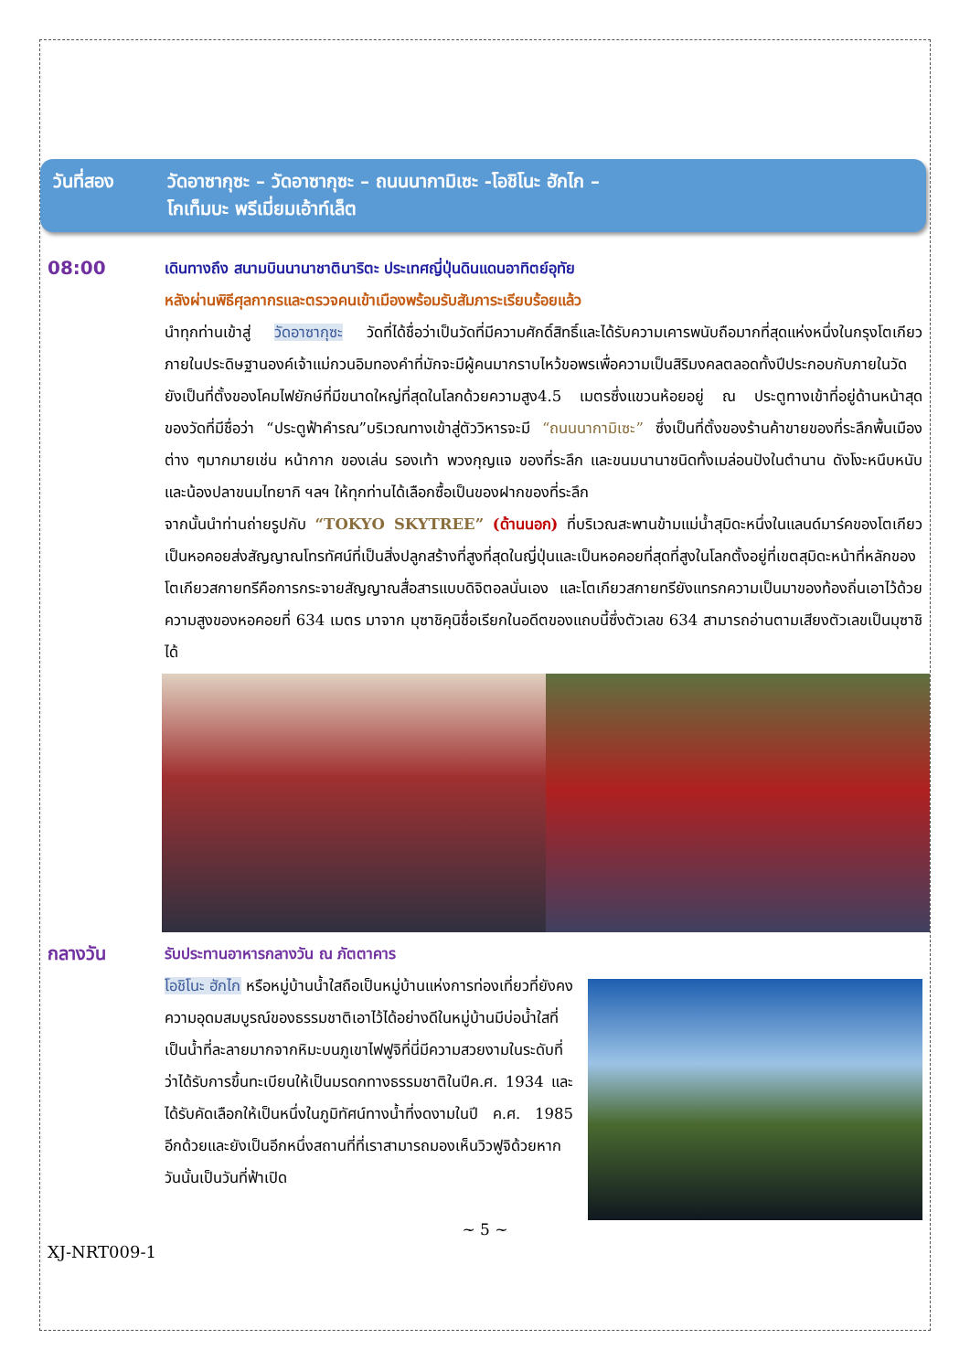วันที่สอง วัดอาซากุซะ – วัดอาซากุซะ – ถนนนากามิเซะ -โอชิโนะ ฮักไก –
โกเท็มบะ พรีเมี่ยมเอ้าท์เล็ต
08:00
เดินทางถึง สนามบินนานาชาตินาริตะ ประเทศญี่ปุ่นดินแดนอาทิตย์อุทัย
หลังผ่านพิธีศุลกากรและตรวจคนเข้าเมืองพร้อมรับสัมภาระเรียบร้อยแล้ว
นำทุกท่านเข้าสู่ วัดอาซากุซะ วัดที่ได้ชื่อว่าเป็นวัดที่มีความศักดิ์สิทธิ์และได้รับความเคารพนับถือมากที่สุดแห่งหนึ่งในกรุงโตเกียวภายในประดิษฐานองค์เจ้าแม่กวนอิมทองคำที่มักจะมีผู้คนมากราบไหว้ขอพรเพื่อความเป็นสิริมงคลตลอดทั้งปีประกอบกับภายในวัดยังเป็นที่ตั้งของโคมไฟยักษ์ที่มีขนาดใหญ่ที่สุดในโลกด้วยความสูง4.5 เมตรซึ่งแขวนห้อยอยู่ ณ ประตูทางเข้าที่อยู่ด้านหน้าสุดของวัดที่มีชื่อว่า “ประตูฟ้าคำรณ”บริเวณทางเข้าสู่ตัววิหารจะมี “ถนนนากามิเซะ” ซึ่งเป็นที่ตั้งของร้านค้าขายของที่ระลึกพื้นเมืองต่าง ๆมากมายเช่น หน้ากาก ของเล่น รองเท้า พวงกุญแจ ของที่ระลึก และขนมนานาชนิดทั้งเมล่อนปังในตำนาน ดังโงะหนึบหนับ และน้องปลาขนมไทยากิ ฯลฯ ให้ทุกท่านได้เลือกซื้อเป็นของฝากของที่ระลึก
จากนั้นนำท่านถ่ายรูปกับ “TOKYO SKYTREE” (ด้านนอก) ที่บริเวณสะพานข้ามแม่น้ำสุมิดะหนึ่งในแลนด์มาร์คของโตเกียวเป็นหอคอยส่งสัญญาณโทรทัศน์ที่เป็นสิ่งปลูกสร้างที่สูงที่สุดในญี่ปุ่นและเป็นหอคอยที่สุดที่สูงในโลกตั้งอยู่ที่เขตสุมิดะหน้าที่หลักของโตเกียวสกายทรีคือการกระจายสัญญาณสื่อสารแบบดิจิตอลนั่นเอง และโตเกียวสกายทรียังแทรกความเป็นมาของท้องถิ่นเอาไว้ด้วยความสูงของหอคอยที่ 634 เมตร มาจาก มุซาชิคุนิชื่อเรียกในอดีตของแถบนี้ซึ่งตัวเลข 634 สามารถอ่านตามเสียงตัวเลขเป็นมุซาชิได้
กลางวัน
รับประทานอาหารกลางวัน ณ ภัตตาคาร
โอชิโนะ ฮักไก หรือหมู่บ้านน้ำใสถือเป็นหมู่บ้านแห่งการท่องเที่ยวที่ยังคงความอุดมสมบูรณ์ของธรรมชาติเอาไว้ได้อย่างดีในหมู่บ้านมีบ่อน้ำใสที่เป็นน้ำที่ละลายมากจากหิมะบนภูเขาไฟฟูจิที่นี่มีความสวยงามในระดับที่ว่าได้รับการขึ้นทะเบียนให้เป็นมรดกทางธรรมชาติในปีค.ศ. 1934 และได้รับคัดเลือกให้เป็นหนึ่งในภูมิทัศน์ทางน้ำที่งดงามในปี ค.ศ. 1985 อีกด้วยและยังเป็นอีกหนึ่งสถานที่ที่เราสามารถมองเห็นวิวฟูจิด้วยหากวันนั้นเป็นวันที่ฟ้าเปิด
~ 5 ~
XJ-NRT009-1